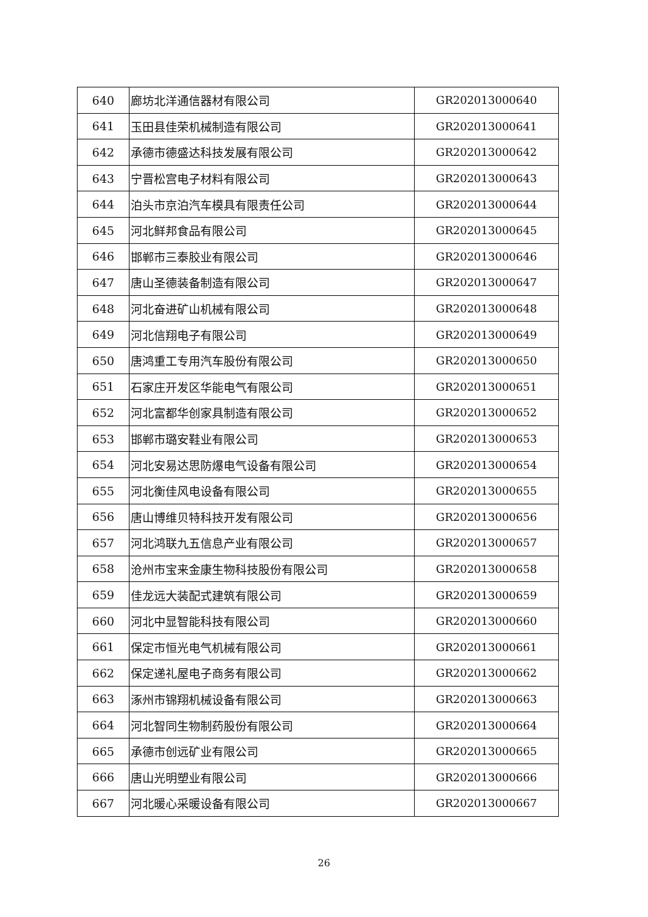| 640 | 廊坊北洋通信器材有限公司 | GR202013000640 |
| 641 | 玉田县佳荣机械制造有限公司 | GR202013000641 |
| 642 | 承德市德盛达科技发展有限公司 | GR202013000642 |
| 643 | 宁晋松宫电子材料有限公司 | GR202013000643 |
| 644 | 泊头市京泊汽车模具有限责任公司 | GR202013000644 |
| 645 | 河北鲜邦食品有限公司 | GR202013000645 |
| 646 | 邯郸市三泰胶业有限公司 | GR202013000646 |
| 647 | 唐山圣德装备制造有限公司 | GR202013000647 |
| 648 | 河北奋进矿山机械有限公司 | GR202013000648 |
| 649 | 河北信翔电子有限公司 | GR202013000649 |
| 650 | 唐鸿重工专用汽车股份有限公司 | GR202013000650 |
| 651 | 石家庄开发区华能电气有限公司 | GR202013000651 |
| 652 | 河北富都华创家具制造有限公司 | GR202013000652 |
| 653 | 邯郸市璐安鞋业有限公司 | GR202013000653 |
| 654 | 河北安易达思防爆电气设备有限公司 | GR202013000654 |
| 655 | 河北衡佳风电设备有限公司 | GR202013000655 |
| 656 | 唐山博维贝特科技开发有限公司 | GR202013000656 |
| 657 | 河北鸿联九五信息产业有限公司 | GR202013000657 |
| 658 | 沧州市宝来金康生物科技股份有限公司 | GR202013000658 |
| 659 | 佳龙远大装配式建筑有限公司 | GR202013000659 |
| 660 | 河北中显智能科技有限公司 | GR202013000660 |
| 661 | 保定市恒光电气机械有限公司 | GR202013000661 |
| 662 | 保定递礼屋电子商务有限公司 | GR202013000662 |
| 663 | 涿州市锦翔机械设备有限公司 | GR202013000663 |
| 664 | 河北智同生物制药股份有限公司 | GR202013000664 |
| 665 | 承德市创远矿业有限公司 | GR202013000665 |
| 666 | 唐山光明塑业有限公司 | GR202013000666 |
| 667 | 河北暖心采暖设备有限公司 | GR202013000667 |
26